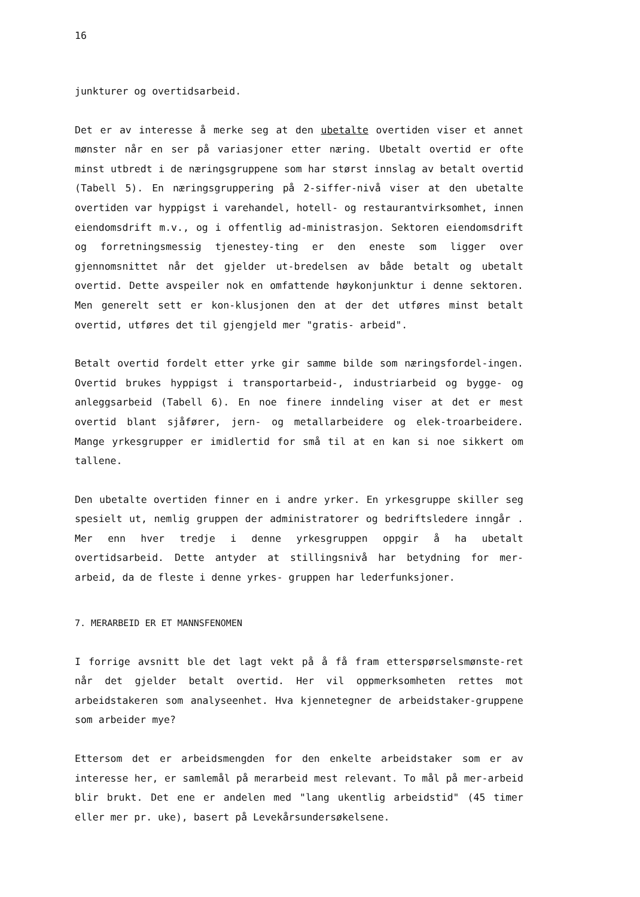16
junkturer og overtidsarbeid.
Det er av interesse å merke seg at den ubetalte overtiden viser et annet mønster når en ser på variasjoner etter næring. Ubetalt overtid er ofte minst utbredt i de næringsgruppene som har størst innslag av betalt overtid (Tabell 5). En næringsgruppering på 2-siffer-nivå viser at den ubetalte overtiden var hyppigst i varehandel, hotell- og restaurantvirksomhet, innen eiendomsdrift m.v., og i offentlig ad-ministrasjon. Sektoren eiendomsdrift og forretningsmessig tjenestey-ting er den eneste som ligger over gjennomsnittet når det gjelder ut-bredelsen av både betalt og ubetalt overtid. Dette avspeiler nok en omfattende høykonjunktur i denne sektoren. Men generelt sett er kon-klusjonen den at der det utføres minst betalt overtid, utføres det til gjengjeld mer "gratis- arbeid".
Betalt overtid fordelt etter yrke gir samme bilde som næringsfordel-ingen. Overtid brukes hyppigst i transportarbeid-, industriarbeid og bygge- og anleggsarbeid (Tabell 6). En noe finere inndeling viser at det er mest overtid blant sjåfører, jern- og metallarbeidere og elek-troarbeidere. Mange yrkesgrupper er imidlertid for små til at en kan si noe sikkert om tallene.
Den ubetalte overtiden finner en i andre yrker. En yrkesgruppe skiller seg spesielt ut, nemlig gruppen der administratorer og bedriftsledere inngår . Mer enn hver tredje i denne yrkesgruppen oppgir å ha ubetalt overtidsarbeid. Dette antyder at stillingsnivå har betydning for mer-arbeid, da de fleste i denne yrkes- gruppen har lederfunksjoner.
7. MERARBEID ER ET MANNSFENOMEN
I forrige avsnitt ble det lagt vekt på å få fram etterspørselsmønste-ret når det gjelder betalt overtid. Her vil oppmerksomheten rettes mot arbeidstakeren som analyseenhet. Hva kjennetegner de arbeidstaker-gruppene som arbeider mye?
Ettersom det er arbeidsmengden for den enkelte arbeidstaker som er av interesse her, er samlemål på merarbeid mest relevant. To mål på mer-arbeid blir brukt. Det ene er andelen med "lang ukentlig arbeidstid" (45 timer eller mer pr. uke), basert på Levekårsundersøkelsene.